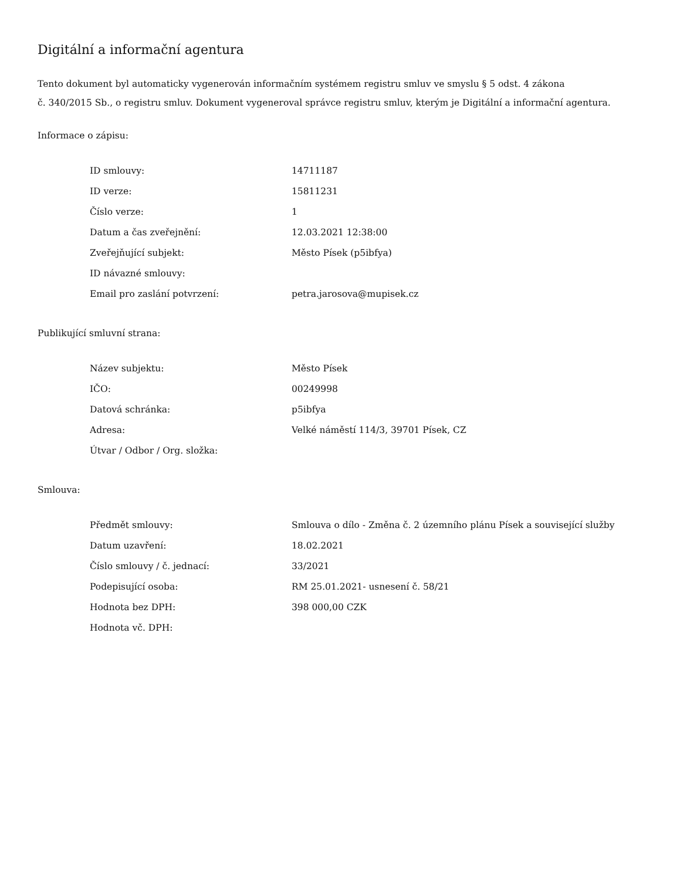Digitální a informační agentura
Tento dokument byl automaticky vygenerován informačním systémem registru smluv ve smyslu § 5 odst. 4 zákona
č. 340/2015 Sb., o registru smluv. Dokument vygeneroval správce registru smluv, kterým je Digitální a informační agentura.
Informace o zápisu:
| ID smlouvy: | 14711187 |
| ID verze: | 15811231 |
| Číslo verze: | 1 |
| Datum a čas zveřejnění: | 12.03.2021 12:38:00 |
| Zveřejňující subjekt: | Město Písek (p5ibfya) |
| ID návazné smlouvy: | |
| Email pro zaslání potvrzení: | petra.jarosova@mupisek.cz |
Publikující smluvní strana:
| Název subjektu: | Město Písek |
| IČO: | 00249998 |
| Datová schránka: | p5ibfya |
| Adresa: | Velké náměstí 114/3, 39701 Písek, CZ |
| Útvar / Odbor / Org. složka: | |
Smlouva:
| Předmět smlouvy: | Smlouva o dílo - Změna č. 2 územního plánu Písek a související služby |
| Datum uzavření: | 18.02.2021 |
| Číslo smlouvy / č. jednací: | 33/2021 |
| Podepisující osoba: | RM 25.01.2021- usnesení č. 58/21 |
| Hodnota bez DPH: | 398 000,00 CZK |
| Hodnota vč. DPH: | |